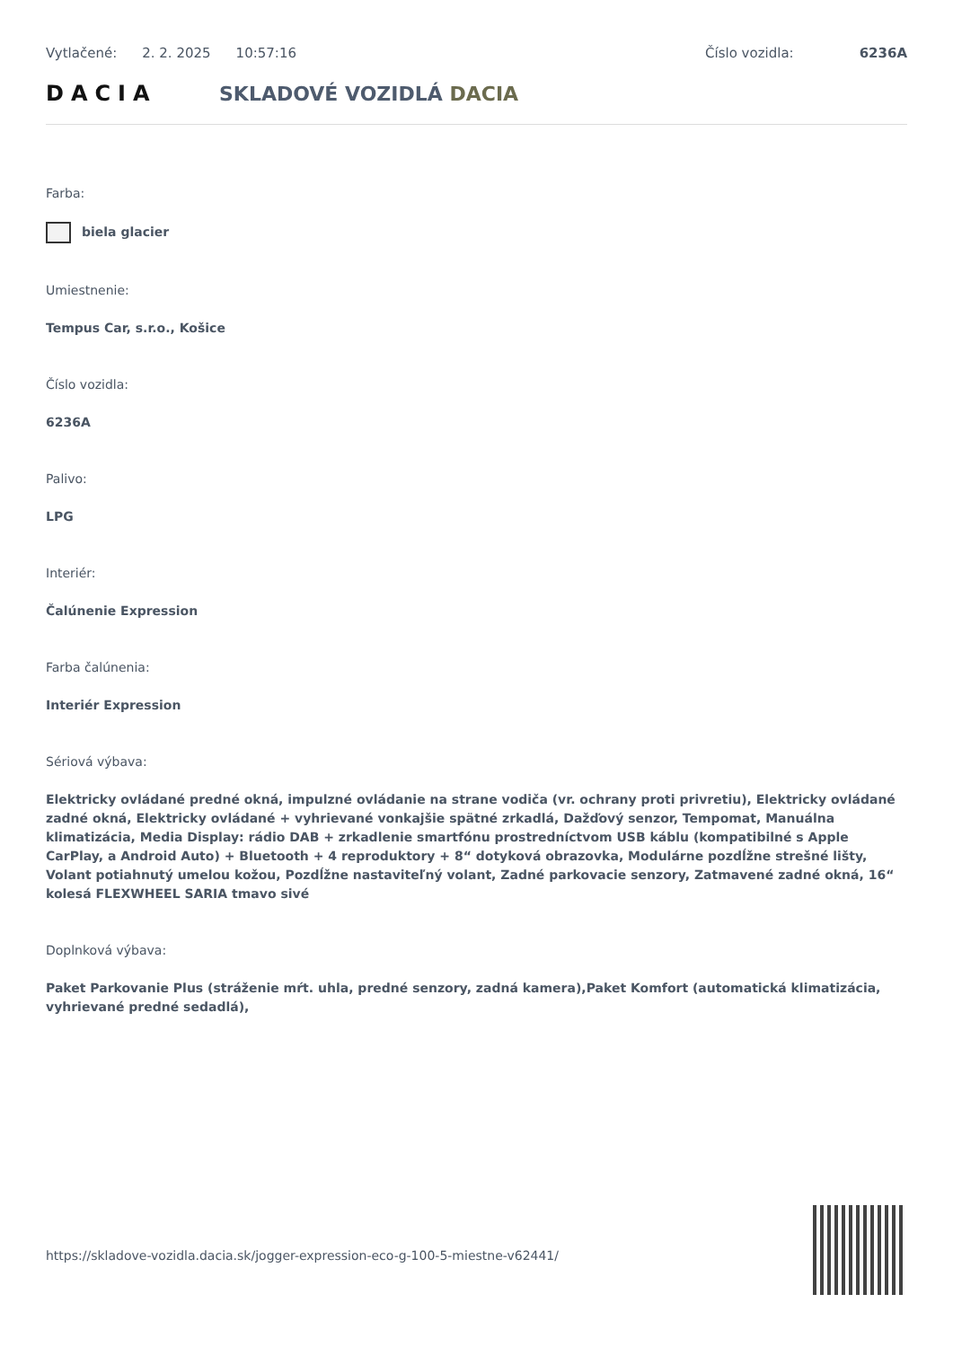Vytlačené: 2. 2. 2025 10:57:16 Číslo vozidla: 6236A
DACIA SKLADOVÉ VOZIDLÁ DACIA
Farba:
biela glacier
Umiestnenie:
Tempus Car, s.r.o., Košice
Číslo vozidla:
6236A
Palivo:
LPG
Interiér:
Čalúnenie Expression
Farba čalúnenia:
Interiér Expression
Sériová výbava:
Elektricky ovládané predné okná, impulzné ovládanie na strane vodiča (vr. ochrany proti privretiu), Elektricky ovládané zadné okná, Elektricky ovládané + vyhrievané vonkajšie spätné zrkadlá, Dažďový senzor, Tempomat, Manuálna klimatizácia, Media Display: rádio DAB + zrkadlenie smartfónu prostredníctvom USB káblu (kompatibilné s Apple CarPlay, a Android Auto) + Bluetooth + 4 reproduktory + 8“ dotyková obrazovka, Modulárne pozdĺžne strešné lišty, Volant potiahnutý umelou kožou, Pozdĺžne nastaviteľný volant, Zadné parkovacie senzory, Zatmavené zadné okná, 16“ kolesá FLEXWHEEL SARIA tmavo sivé
Doplnková výbava:
Paket Parkovanie Plus (stráženie mŕt. uhla, predné senzory, zadná kamera),Paket Komfort (automatická klimatizácia, vyhrievané predné sedadlá),
https://skladove-vozidla.dacia.sk/jogger-expression-eco-g-100-5-miestne-v62441/